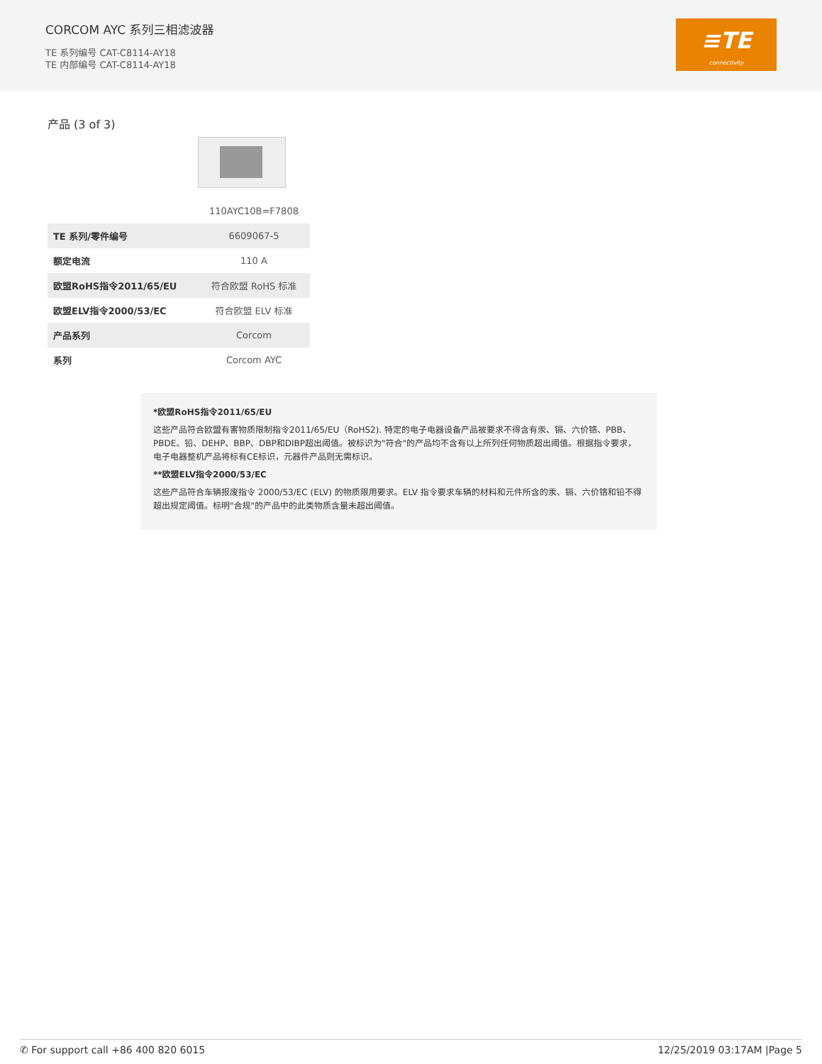CORCOM AYC 系列三相滤波器
TE 系列编号 CAT-C8114-AY18
TE 内部编号 CAT-C8114-AY18
≡TE
connectivity
产品 (3 of 3)
| | 110AYC10B=F7808 |
| TE 系列/零件编号 | 6609067-5 |
| 额定电流 | 110 A |
| 欧盟RoHS指令2011/65/EU | 符合欧盟 RoHS 标准 |
| 欧盟ELV指令2000/53/EC | 符合欧盟 ELV 标准 |
| 产品系列 | Corcom |
| 系列 | Corcom AYC |
*欧盟RoHS指令2011/65/EU
这些产品符合欧盟有害物质限制指令2011/65/EU（RoHS2). 特定的电子电器设备产品被要求不得含有汞、镉、六价铬、PBB、PBDE、铅、DEHP、BBP、DBP和DIBP超出阈值。被标识为"符合"的产品均不含有以上所列任何物质超出阈值。根据指令要求，电子电器整机产品将标有CE标识，元器件产品则无需标识。
**欧盟ELV指令2000/53/EC
这些产品符合车辆报废指令 2000/53/EC (ELV) 的物质限用要求。ELV 指令要求车辆的材料和元件所含的汞、镉、六价铬和铅不得超出规定阈值。标明"合规"的产品中的此类物质含量未超出阈值。
✆ For support call +86 400 820 6015 12/25/2019 03:17AM |Page 5